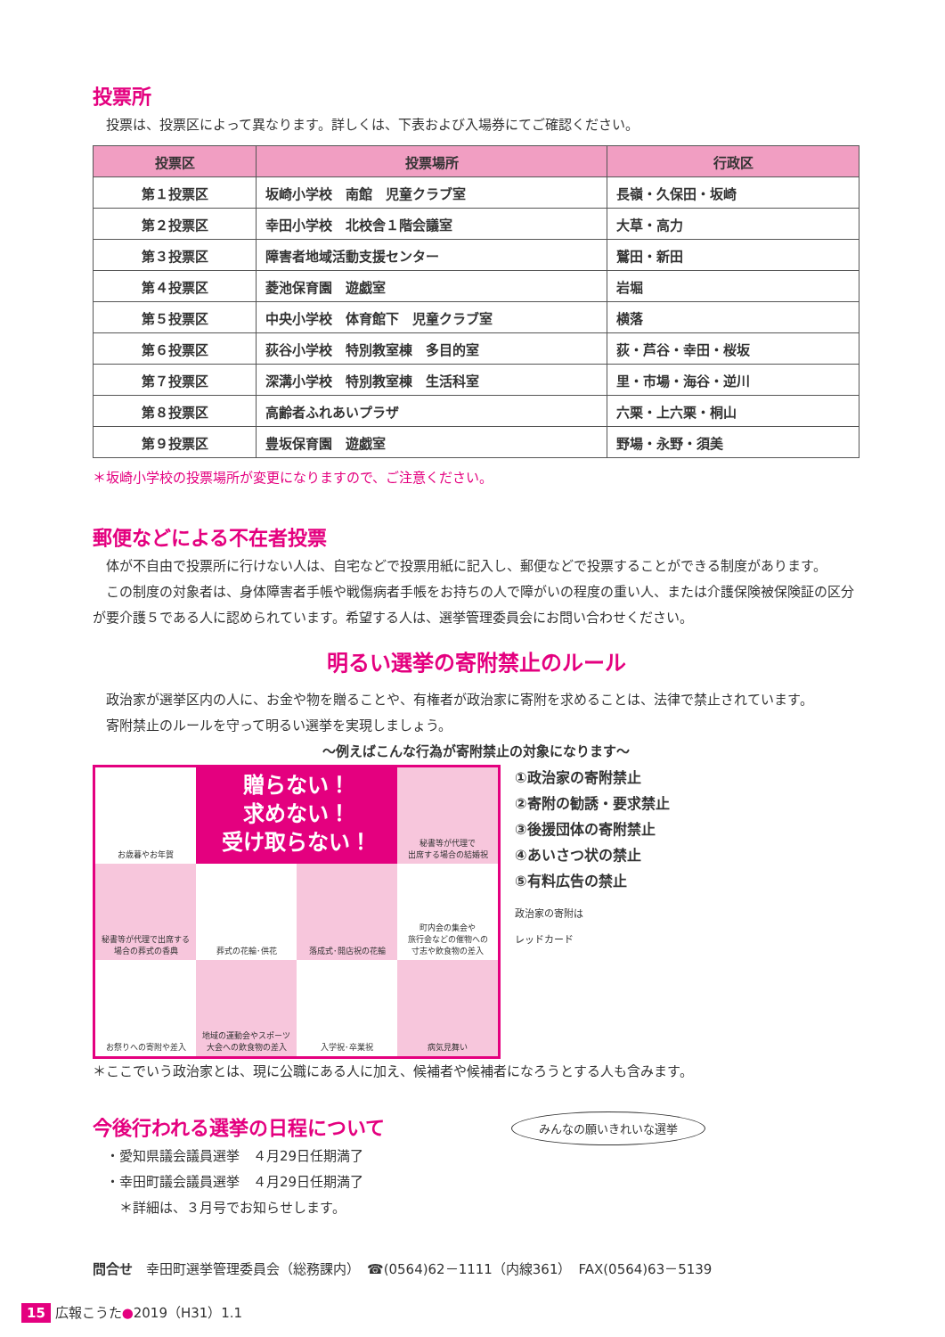投票所
　投票は、投票区によって異なります。詳しくは、下表および入場券にてご確認ください。
| 投票区 | 投票場所 | 行政区 |
| --- | --- | --- |
| 第１投票区 | 坂崎小学校 南館 児童クラブ室 | 長嶺・久保田・坂崎 |
| 第２投票区 | 幸田小学校 北校舎１階会議室 | 大草・高力 |
| 第３投票区 | 障害者地域活動支援センター | 鷲田・新田 |
| 第４投票区 | 菱池保育園 遊戯室 | 岩堀 |
| 第５投票区 | 中央小学校 体育館下 児童クラブ室 | 横落 |
| 第６投票区 | 荻谷小学校 特別教室棟 多目的室 | 荻・芦谷・幸田・桜坂 |
| 第７投票区 | 深溝小学校 特別教室棟 生活科室 | 里・市場・海谷・逆川 |
| 第８投票区 | 高齢者ふれあいプラザ | 六栗・上六栗・桐山 |
| 第９投票区 | 豊坂保育園 遊戯室 | 野場・永野・須美 |
＊坂崎小学校の投票場所が変更になりますので、ご注意ください。
郵便などによる不在者投票
　体が不自由で投票所に行けない人は、自宅などで投票用紙に記入し、郵便などで投票することができる制度があります。
　この制度の対象者は、身体障害者手帳や戦傷病者手帳をお持ちの人で障がいの程度の重い人、または介護保険被保険証の区分が要介護５である人に認められています。希望する人は、選挙管理委員会にお問い合わせください。
明るい選挙の寄附禁止のルール
　政治家が選挙区内の人に、お金や物を贈ることや、有権者が政治家に寄附を求めることは、法律で禁止されています。
　寄附禁止のルールを守って明るい選挙を実現しましょう。
～例えばこんな行為が寄附禁止の対象になります～
お歳暮やお年賀
贈らない！
求めない！
受け取らない！
秘書等が代理で
出席する場合の結婚祝
秘書等が代理で出席する
場合の葬式の香典
葬式の花輪･供花
落成式･開店祝の花輪
町内会の集会や
旅行会などの催物への
寸志や飲食物の差入
お祭りへの寄附や差入
地域の運動会やスポーツ
大会への飲食物の差入
入学祝･卒業祝
病気見舞い
①政治家の寄附禁止
②寄附の勧誘・要求禁止
③後援団体の寄附禁止
④あいさつ状の禁止
⑤有料広告の禁止
政治家の寄附は
レッドカード
＊ここでいう政治家とは、現に公職にある人に加え、候補者や候補者になろうとする人も含みます。
今後行われる選挙の日程について
　・愛知県議会議員選挙　４月29日任期満了
　・幸田町議会議員選挙　４月29日任期満了
　　＊詳細は、３月号でお知らせします。
みんなの願いきれいな選挙
問合せ　幸田町選挙管理委員会（総務課内）　☎(0564)62－1111（内線361）　FAX(0564)63－5139
15 広報こうた●2019（H31）1.1